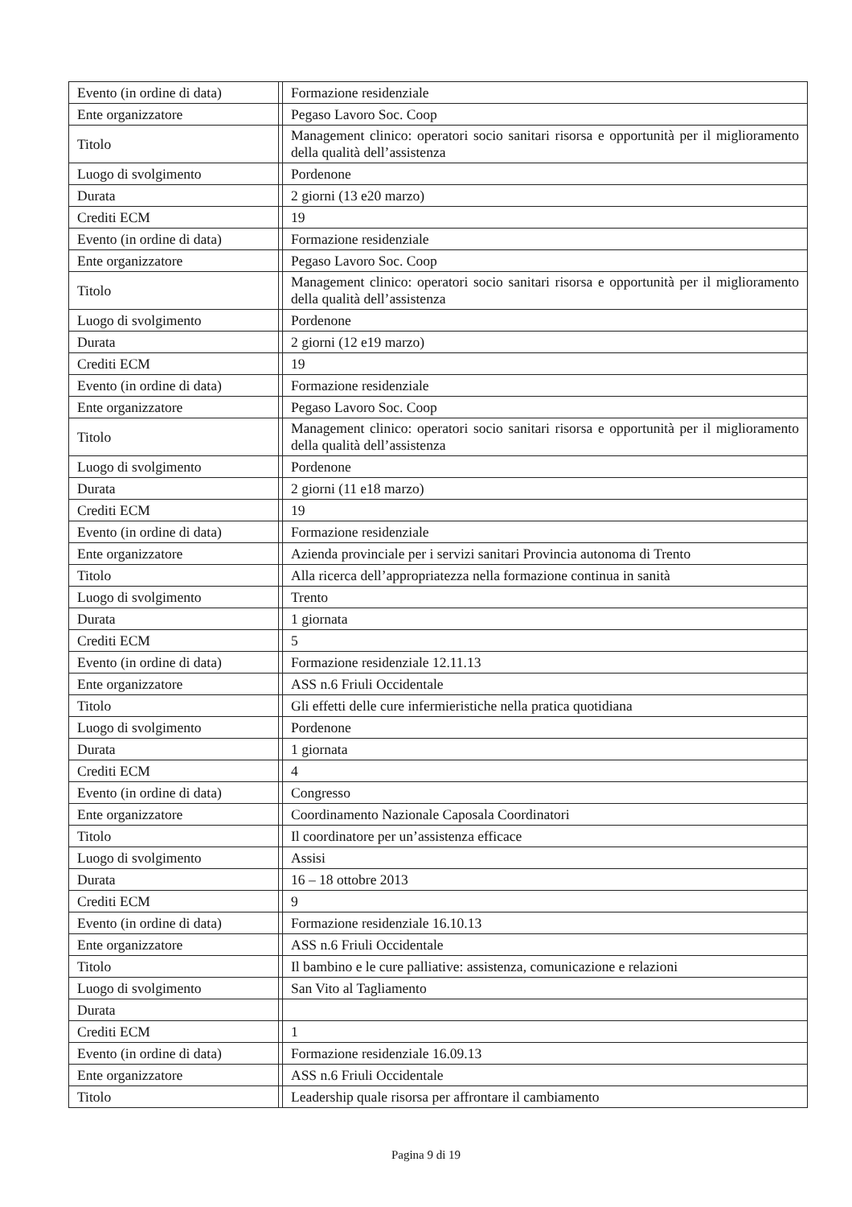| Evento (in ordine di data) | | Formazione residenziale |
| Ente organizzatore | | Pegaso Lavoro Soc. Coop |
| Titolo | | Management clinico: operatori socio sanitari risorsa e opportunità per il miglioramento della qualità dell’assistenza |
| Luogo di svolgimento | | Pordenone |
| Durata | | 2 giorni (13 e20 marzo) |
| Crediti ECM | | 19 |
| Evento (in ordine di data) | | Formazione residenziale |
| Ente organizzatore | | Pegaso Lavoro Soc. Coop |
| Titolo | | Management clinico: operatori socio sanitari risorsa e opportunità per il miglioramento della qualità dell’assistenza |
| Luogo di svolgimento | | Pordenone |
| Durata | | 2 giorni (12 e19 marzo) |
| Crediti ECM | | 19 |
| Evento (in ordine di data) | | Formazione residenziale |
| Ente organizzatore | | Pegaso Lavoro Soc. Coop |
| Titolo | | Management clinico: operatori socio sanitari risorsa e opportunità per il miglioramento della qualità dell’assistenza |
| Luogo di svolgimento | | Pordenone |
| Durata | | 2 giorni (11 e18 marzo) |
| Crediti ECM | | 19 |
| Evento (in ordine di data) | | Formazione residenziale |
| Ente organizzatore | | Azienda provinciale per i servizi sanitari Provincia autonoma di Trento |
| Titolo | | Alla ricerca dell’appropriatezza nella formazione continua in sanità |
| Luogo di svolgimento | | Trento |
| Durata | | 1 giornata |
| Crediti ECM | | 5 |
| Evento (in ordine di data) | | Formazione residenziale 12.11.13 |
| Ente organizzatore | | ASS n.6 Friuli Occidentale |
| Titolo | | Gli effetti delle cure infermieristiche nella pratica quotidiana |
| Luogo di svolgimento | | Pordenone |
| Durata | | 1 giornata |
| Crediti ECM | | 4 |
| Evento (in ordine di data) | | Congresso |
| Ente organizzatore | | Coordinamento Nazionale Caposala Coordinatori |
| Titolo | | Il coordinatore per un’assistenza efficace |
| Luogo di svolgimento | | Assisi |
| Durata | | 16 – 18 ottobre 2013 |
| Crediti ECM | | 9 |
| Evento (in ordine di data) | | Formazione residenziale 16.10.13 |
| Ente organizzatore | | ASS n.6 Friuli Occidentale |
| Titolo | | Il bambino e le cure palliative: assistenza, comunicazione e relazioni |
| Luogo di svolgimento | | San Vito al Tagliamento |
| Durata | | |
| Crediti ECM | | 1 |
| Evento (in ordine di data) | | Formazione residenziale 16.09.13 |
| Ente organizzatore | | ASS n.6 Friuli Occidentale |
| Titolo | | Leadership quale risorsa per affrontare il cambiamento |
Pagina 9 di 19